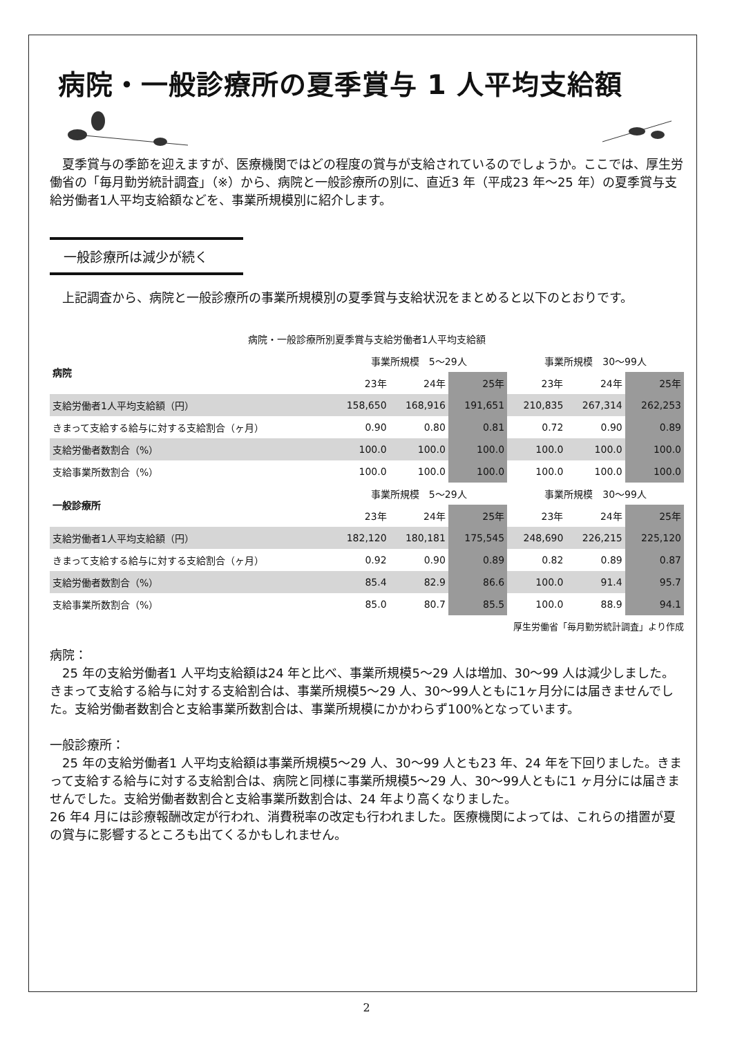病院・一般診療所の夏季賞与 1 人平均支給額
夏季賞与の季節を迎えますが、医療機関ではどの程度の賞与が支給されているのでしょうか。ここでは、厚生労働省の「毎月勤労統計調査」（※）から、病院と一般診療所の別に、直近3 年（平成23 年～25 年）の夏季賞与支給労働者1人平均支給額などを、事業所規模別に紹介します。
一般診療所は減少が続く
上記調査から、病院と一般診療所の事業所規模別の夏季賞与支給状況をまとめると以下のとおりです。
病院・一般診療所別夏季賞与支給労働者1人平均支給額
| 病院 | 事業所規模 5～29人 | | | 事業所規模 30～99人 | | |
| --- | --- | --- | --- | --- | --- | --- |
| | 23年 | 24年 | 25年 | 23年 | 24年 | 25年 |
| 支給労働者1人平均支給額（円） | 158,650 | 168,916 | 191,651 | 210,835 | 267,314 | 262,253 |
| きまって支給する給与に対する支給割合（ヶ月） | 0.90 | 0.80 | 0.81 | 0.72 | 0.90 | 0.89 |
| 支給労働者数割合（%） | 100.0 | 100.0 | 100.0 | 100.0 | 100.0 | 100.0 |
| 支給事業所数割合（%） | 100.0 | 100.0 | 100.0 | 100.0 | 100.0 | 100.0 |
| 一般診療所 | 事業所規模 5～29人 | | | 事業所規模 30～99人 | | |
| | 23年 | 24年 | 25年 | 23年 | 24年 | 25年 |
| 支給労働者1人平均支給額（円） | 182,120 | 180,181 | 175,545 | 248,690 | 226,215 | 225,120 |
| きまって支給する給与に対する支給割合（ヶ月） | 0.92 | 0.90 | 0.89 | 0.82 | 0.89 | 0.87 |
| 支給労働者数割合（%） | 85.4 | 82.9 | 86.6 | 100.0 | 91.4 | 95.7 |
| 支給事業所数割合（%） | 85.0 | 80.7 | 85.5 | 100.0 | 88.9 | 94.1 |
厚生労働省「毎月勤労統計調査」より作成
病院：
25 年の支給労働者1 人平均支給額は24 年と比べ、事業所規模5～29 人は増加、30～99 人は減少しました。きまって支給する給与に対する支給割合は、事業所規模5～29 人、30～99人ともに1ヶ月分には届きませんでした。支給労働者数割合と支給事業所数割合は、事業所規模にかかわらず100%となっています。
一般診療所：
25 年の支給労働者1 人平均支給額は事業所規模5～29 人、30～99 人とも23 年、24 年を下回りました。きまって支給する給与に対する支給割合は、病院と同様に事業所規模5～29 人、30～99人ともに1 ヶ月分には届きませんでした。支給労働者数割合と支給事業所数割合は、24 年より高くなりました。
26 年4 月には診療報酬改定が行われ、消費税率の改定も行われました。医療機関によっては、これらの措置が夏の賞与に影響するところも出てくるかもしれません。
2